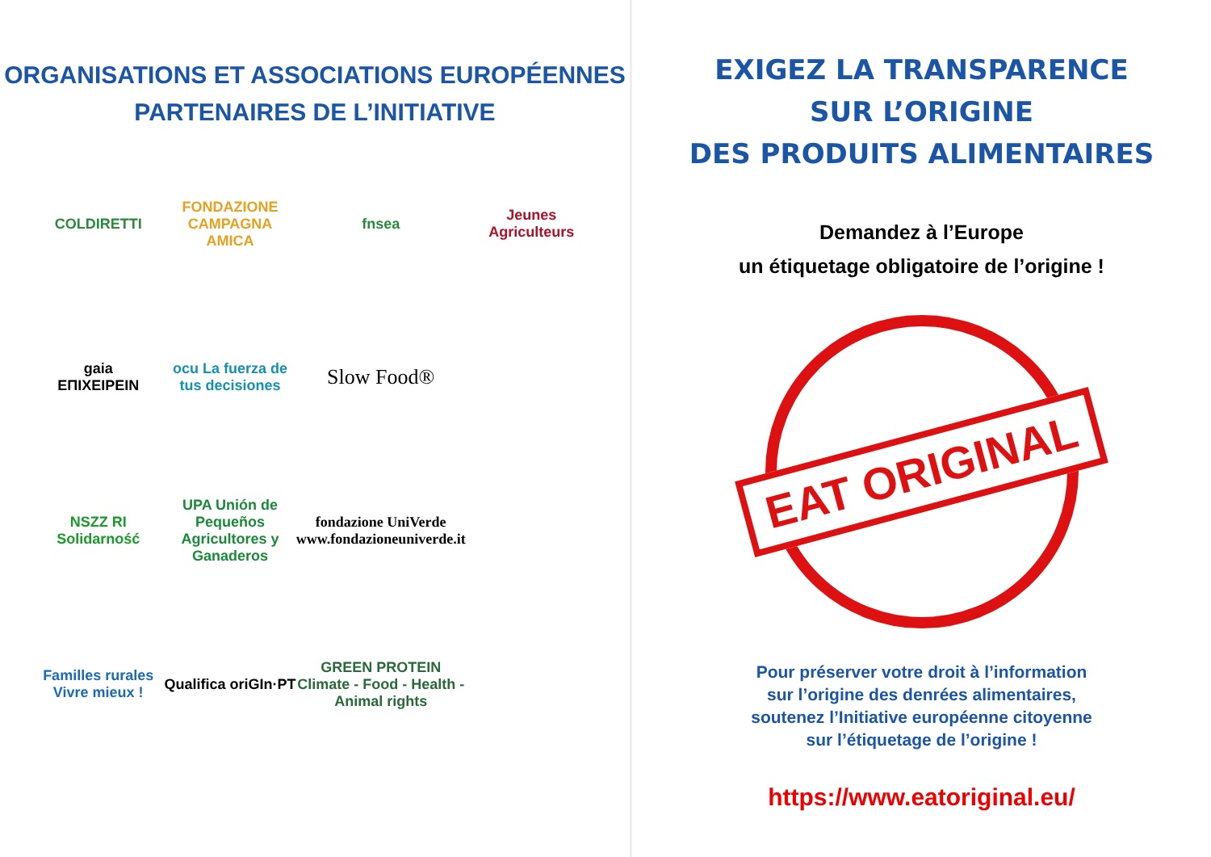ORGANISATIONS ET ASSOCIATIONS EUROPÉENNES
PARTENAIRES DE L’INITIATIVE
COLDIRETTI
FONDAZIONE
CAMPAGNA AMICA
fnsea
Jeunes Agriculteurs
gaia
ΕΠΙΧΕΙΡΕΙΝ
ocu La fuerza de tus decisiones
Slow Food®
NSZZ RI Solidarność
UPA Unión de Pequeños Agricultores y Ganaderos
fondazione UniVerde www.fondazioneuniverde.it
Familles rurales Vivre mieux !
Qualifica oriGIn·PT
GREEN PROTEIN Climate - Food - Health - Animal rights
EXIGEZ LA TRANSPARENCE
SUR L’ORIGINE
DES PRODUITS ALIMENTAIRES
Demandez à l’Europe
un étiquetage obligatoire de l’origine !
EAT ORIGINAL
Pour préserver votre droit à l’information
sur l’origine des denrées alimentaires,
soutenez l’Initiative européenne citoyenne
sur l’étiquetage de l’origine !
https://www.eatoriginal.eu/